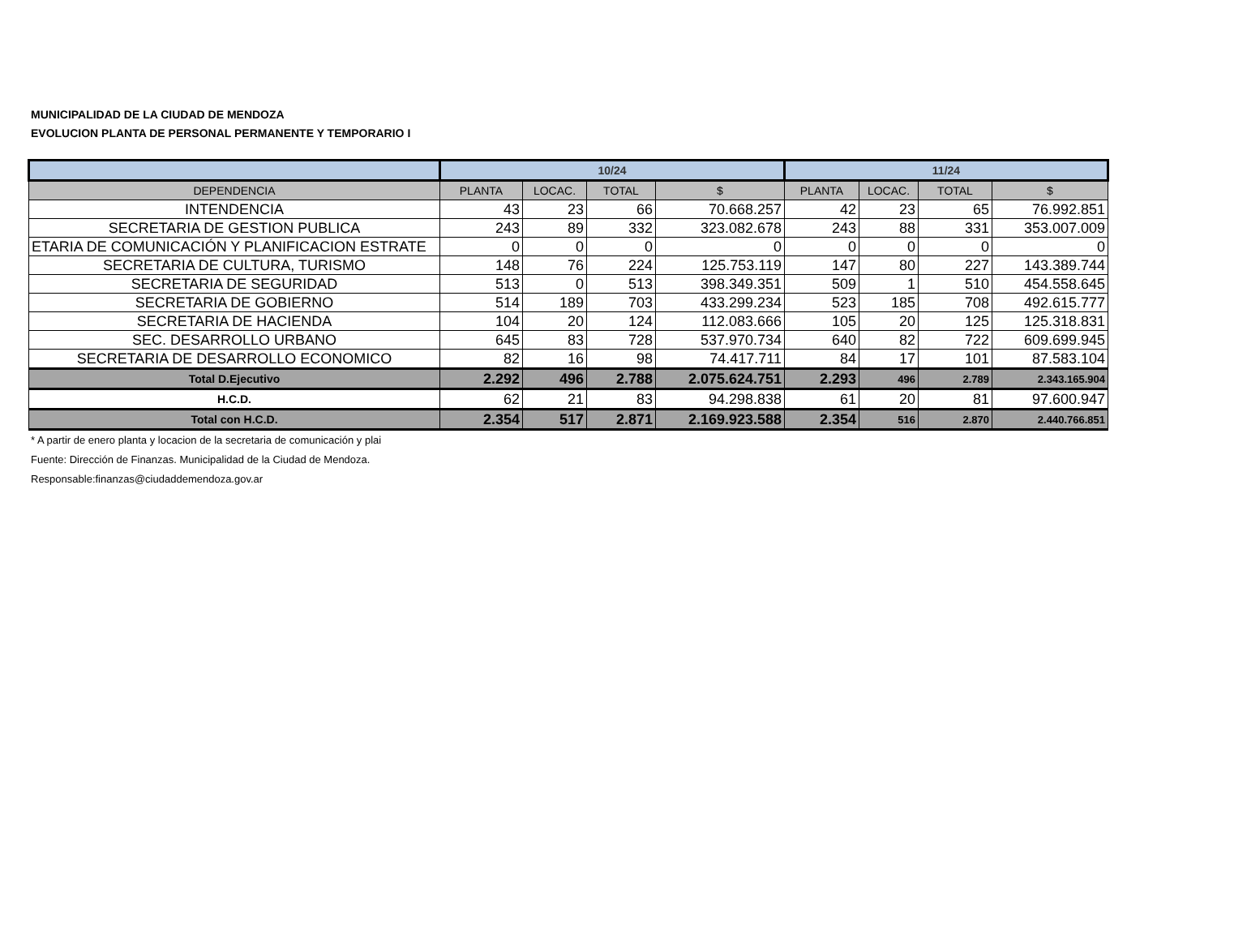MUNICIPALIDAD DE LA CIUDAD DE MENDOZA
EVOLUCION PLANTA DE PERSONAL PERMANENTE Y TEMPORARIO I
| | 10/24 | | | | 11/24 | | | |
| --- | --- | --- | --- | --- | --- | --- | --- | --- |
| DEPENDENCIA | PLANTA | LOCAC. | TOTAL | $ | PLANTA | LOCAC. | TOTAL | $ |
| INTENDENCIA | 43 | 23 | 66 | 70.668.257 | 42 | 23 | 65 | 76.992.851 |
| SECRETARIA DE GESTION PUBLICA | 243 | 89 | 332 | 323.082.678 | 243 | 88 | 331 | 353.007.009 |
| ETARIA DE COMUNICACIÓN Y PLANIFICACION ESTRATE | 0 | 0 | 0 | 0 | 0 | 0 | 0 | 0 |
| SECRETARIA DE CULTURA, TURISMO | 148 | 76 | 224 | 125.753.119 | 147 | 80 | 227 | 143.389.744 |
| SECRETARIA DE SEGURIDAD | 513 | 0 | 513 | 398.349.351 | 509 | 1 | 510 | 454.558.645 |
| SECRETARIA DE GOBIERNO | 514 | 189 | 703 | 433.299.234 | 523 | 185 | 708 | 492.615.777 |
| SECRETARIA DE HACIENDA | 104 | 20 | 124 | 112.083.666 | 105 | 20 | 125 | 125.318.831 |
| SEC. DESARROLLO URBANO | 645 | 83 | 728 | 537.970.734 | 640 | 82 | 722 | 609.699.945 |
| SECRETARIA DE DESARROLLO ECONOMICO | 82 | 16 | 98 | 74.417.711 | 84 | 17 | 101 | 87.583.104 |
| Total D.Ejecutivo | 2.292 | 496 | 2.788 | 2.075.624.751 | 2.293 | 496 | 2.789 | 2.343.165.904 |
| H.C.D. | 62 | 21 | 83 | 94.298.838 | 61 | 20 | 81 | 97.600.947 |
| Total con H.C.D. | 2.354 | 517 | 2.871 | 2.169.923.588 | 2.354 | 516 | 2.870 | 2.440.766.851 |
* A partir de enero planta y locacion de la secretaria de comunicación y plai
Fuente: Dirección de Finanzas. Municipalidad de la Ciudad de Mendoza.
Responsable:finanzas@ciudaddemendoza.gov.ar